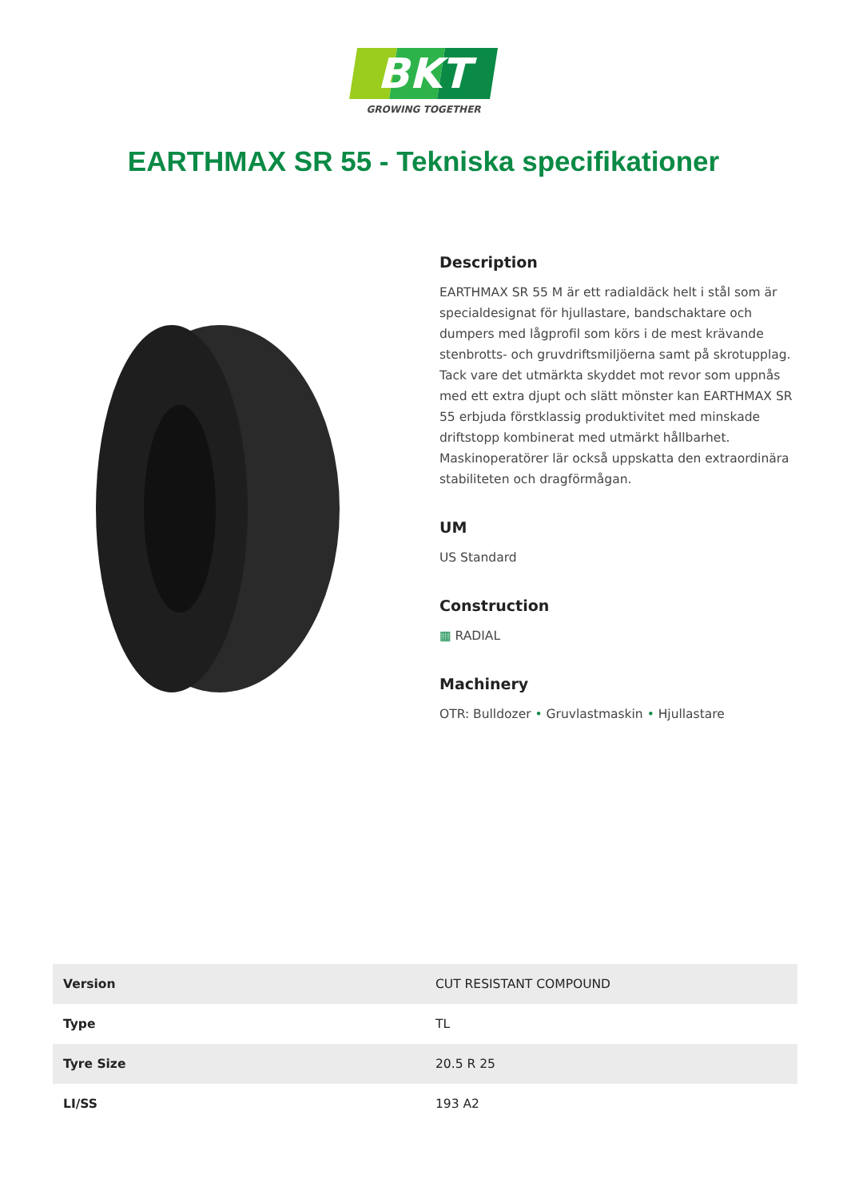BKT
GROWING TOGETHER
EARTHMAX SR 55 - Tekniska specifikationer
Description
EARTHMAX SR 55 M är ett radialdäck helt i stål som är specialdesignat för hjullastare, bandschaktare och dumpers med lågprofil som körs i de mest krävande stenbrotts- och gruvdriftsmiljöerna samt på skrotupplag. Tack vare det utmärkta skyddet mot revor som uppnås med ett extra djupt och slätt mönster kan EARTHMAX SR 55 erbjuda förstklassig produktivitet med minskade driftstopp kombinerat med utmärkt hållbarhet. Maskinoperatörer lär också uppskatta den extraordinära stabiliteten och dragförmågan.
UM
US Standard
Construction
▦ RADIAL
Machinery
OTR: Bulldozer • Gruvlastmaskin • Hjullastare
| Version | CUT RESISTANT COMPOUND |
| Type | TL |
| Tyre Size | 20.5 R 25 |
| LI/SS | 193 A2 |